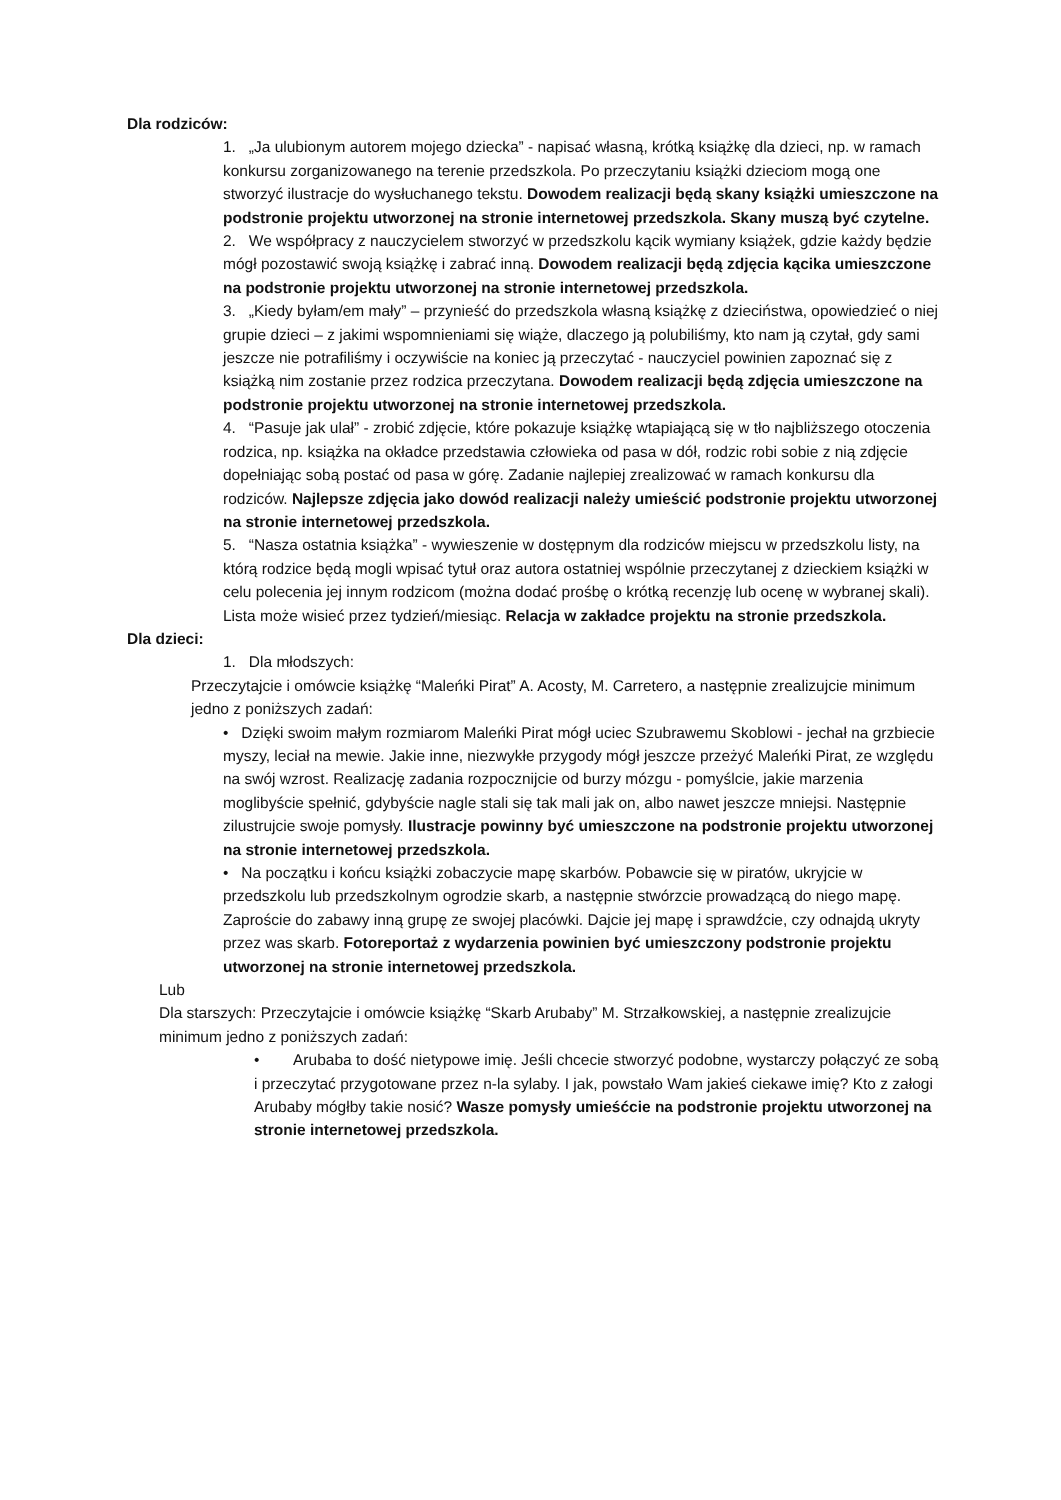Dla rodziców:
1. „Ja ulubionym autorem mojego dziecka” - napisać własną, krótką książkę dla dzieci, np. w ramach konkursu zorganizowanego na terenie przedszkola. Po przeczytaniu książki dzieciom mogą one stworzyć ilustracje do wysłuchanego tekstu. Dowodem realizacji będą skany książki umieszczone na podstronie projektu utworzonej na stronie internetowej przedszkola. Skany muszą być czytelne.
2. We współpracy z nauczycielem stworzyć w przedszkolu kącik wymiany książek, gdzie każdy będzie mógł pozostawić swoją książkę i zabrać inną. Dowodem realizacji będą zdjęcia kącika umieszczone na podstronie projektu utworzonej na stronie internetowej przedszkola.
3. „Kiedy byłam/em mały” – przynieść do przedszkola własną książkę z dzieciństwa, opowiedzieć o niej grupie dzieci – z jakimi wspomnieniami się wiąże, dlaczego ją polubiliśmy, kto nam ją czytał, gdy sami jeszcze nie potrafiliśmy i oczywiście na koniec ją przeczytać - nauczyciel powinien zapoznać się z książką nim zostanie przez rodzica przeczytana. Dowodem realizacji będą zdjęcia umieszczone na podstronie projektu utworzonej na stronie internetowej przedszkola.
4. “Pasuje jak ulał” - zrobić zdjęcie, które pokazuje książkę wtapiającą się w tło najbliższego otoczenia rodzica, np. książka na okładce przedstawia człowieka od pasa w dół, rodzic robi sobie z nią zdjęcie dopełniając sobą postać od pasa w górę. Zadanie najlepiej zrealizować w ramach konkursu dla rodziców. Najlepsze zdjęcia jako dowód realizacji należy umieścić podstronie projektu utworzonej na stronie internetowej przedszkola.
5. “Nasza ostatnia książka” - wywieszenie w dostępnym dla rodziców miejscu w przedszkolu listy, na którą rodzice będą mogli wpisać tytuł oraz autora ostatniej wspólnie przeczytanej z dzieckiem książki w celu polecenia jej innym rodzicom (można dodać prośbę o krótką recenzję lub ocenę w wybranej skali). Lista może wisieć przez tydzień/miesiąc. Relacja w zakładce projektu na stronie przedszkola.
Dla dzieci:
1. Dla młodszych:
Przeczytajcie i omówcie książkę “Maleńki Pirat” A. Acosty, M. Carretero, a następnie zrealizujcie minimum jedno z poniższych zadań:
• Dzięki swoim małym rozmiarom Maleńki Pirat mógł uciec Szubrawemu Skoblowi - jechał na grzbiecie myszy, leciał na mewie. Jakie inne, niezwykłe przygody mógł jeszcze przeżyć Maleńki Pirat, ze względu na swój wzrost. Realizację zadania rozpocznijcie od burzy mózgu - pomyślcie, jakie marzenia moglibyście spełnić, gdybyście nagle stali się tak mali jak on, albo nawet jeszcze mniejsi. Następnie zilustrujcie swoje pomysły. Ilustracje powinny być umieszczone na podstronie projektu utworzonej na stronie internetowej przedszkola.
• Na początku i końcu książki zobaczycie mapę skarbów. Pobawcie się w piratów, ukryjcie w przedszkolu lub przedszkolnym ogrodzie skarb, a następnie stwórzcie prowadzącą do niego mapę. Zaproście do zabawy inną grupę ze swojej placówki. Dajcie jej mapę i sprawdźcie, czy odnajdą ukryty przez was skarb. Fotoreportaż z wydarzenia powinien być umieszczony podstronie projektu utworzonej na stronie internetowej przedszkola.
Lub
Dla starszych: Przeczytajcie i omówcie książkę “Skarb Arubaby” M. Strzałkowskiej, a następnie zrealizujcie minimum jedno z poniższych zadań:
• Arubaba to dość nietypowe imię. Jeśli chcecie stworzyć podobne, wystarczy połączyć ze sobą i przeczytać przygotowane przez n-la sylaby. I jak, powstało Wam jakieś ciekawe imię? Kto z załogi Arubaby mógłby takie nosić? Wasze pomysły umieśćcie na podstronie projektu utworzonej na stronie internetowej przedszkola.